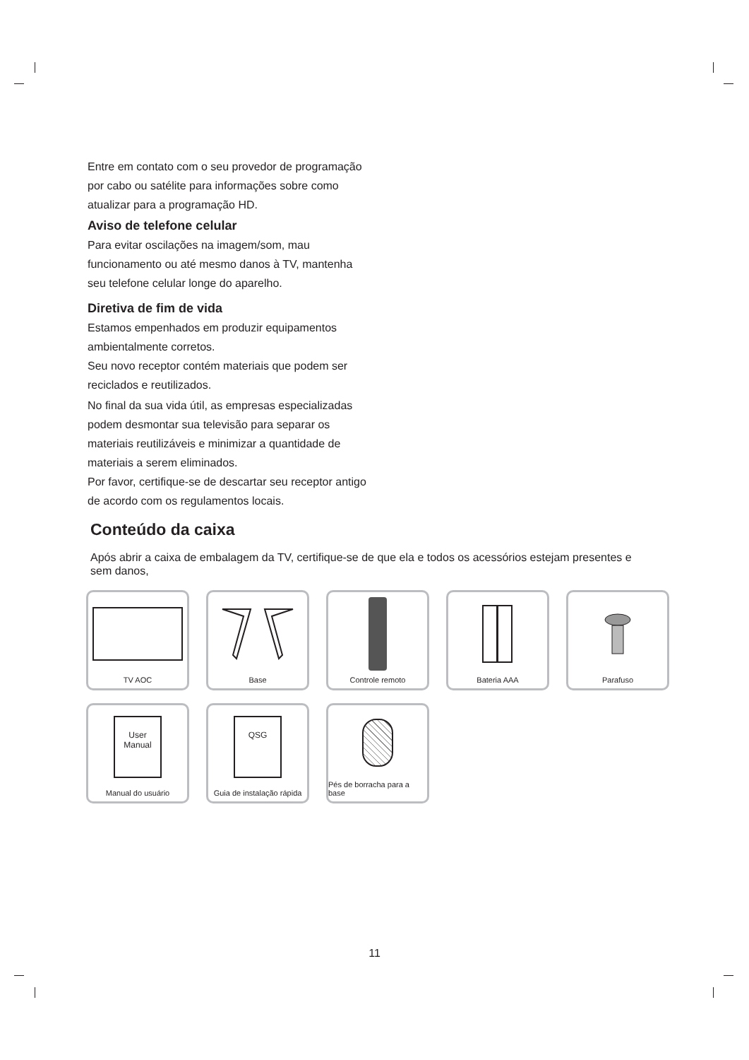Entre em contato com o seu provedor de programação por cabo ou satélite para informações sobre como atualizar para a programação HD.
Aviso de telefone celular
Para evitar oscilações na imagem/som, mau funcionamento ou até mesmo danos à TV, mantenha seu telefone celular longe do aparelho.
Diretiva de fim de vida
Estamos empenhados em produzir equipamentos ambientalmente corretos.
Seu novo receptor contém materiais que podem ser reciclados e reutilizados.
No final da sua vida útil, as empresas especializadas podem desmontar sua televisão para separar os materiais reutilizáveis e minimizar a quantidade de materiais a serem eliminados.
Por favor, certifique-se de descartar seu receptor antigo de acordo com os regulamentos locais.
Conteúdo da caixa
Após abrir a caixa de embalagem da TV, certifique-se de que ela e todos os acessórios estejam presentes e sem danos,
TV AOC
Base
Controle remoto
Bateria AAA
Parafuso
User
Manual
Manual do usuário
QSG
Guia de instalação rápida
Pés de borracha para a base
11